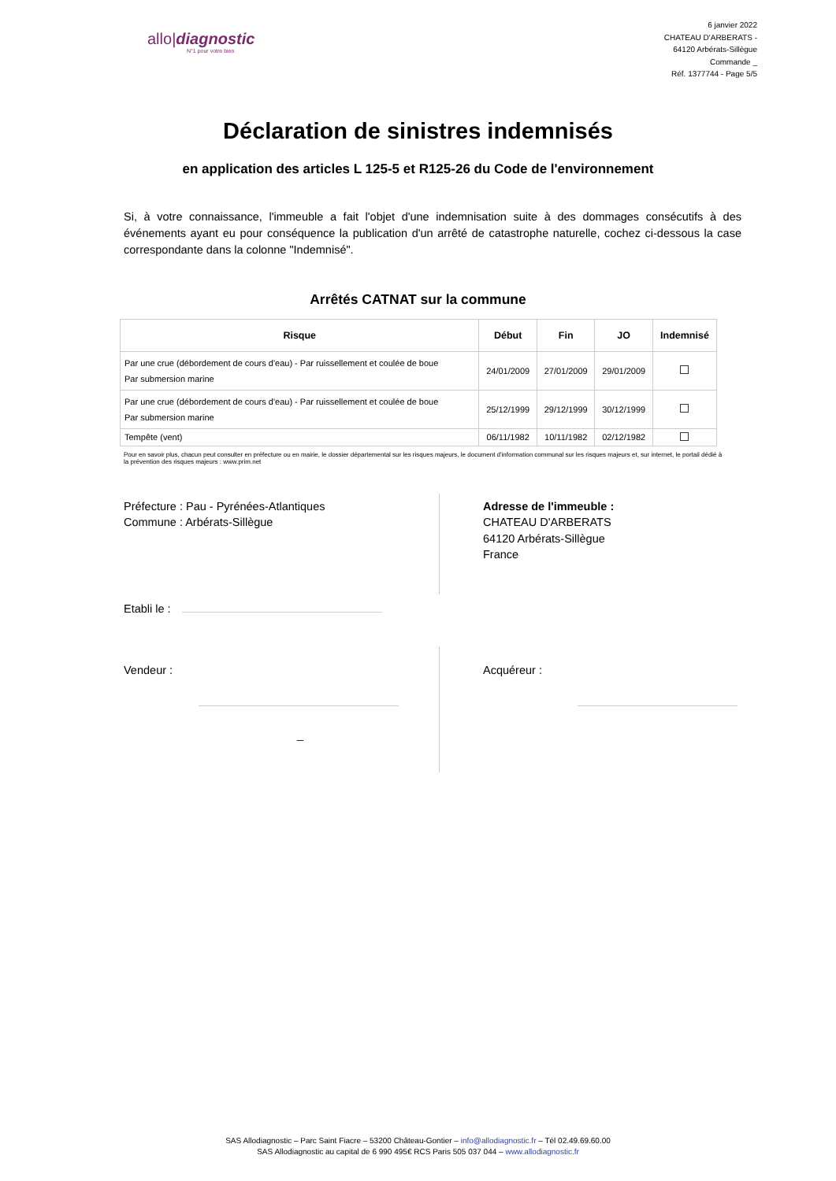allo|diagnostic
N°1 pour votre bien
6 janvier 2022
CHATEAU D'ARBERATS -
64120 Arbérats-Sillègue
Commande _
Réf. 1377744 - Page 5/5
Déclaration de sinistres indemnisés
en application des articles L 125-5 et R125-26 du Code de l'environnement
Si, à votre connaissance, l'immeuble a fait l'objet d'une indemnisation suite à des dommages consécutifs à des événements ayant eu pour conséquence la publication d'un arrêté de catastrophe naturelle, cochez ci-dessous la case correspondante dans la colonne "Indemnisé".
Arrêtés CATNAT sur la commune
| Risque | Début | Fin | JO | Indemnisé |
| --- | --- | --- | --- | --- |
| Par une crue (débordement de cours d'eau) - Par ruissellement et coulée de boue Par submersion marine | 24/01/2009 | 27/01/2009 | 29/01/2009 | |
| Par une crue (débordement de cours d'eau) - Par ruissellement et coulée de boue Par submersion marine | 25/12/1999 | 29/12/1999 | 30/12/1999 | |
| Tempête (vent) | 06/11/1982 | 10/11/1982 | 02/12/1982 | |
Pour en savoir plus, chacun peut consulter en préfecture ou en mairie, le dossier départemental sur les risques majeurs, le document d'information communal sur les risques majeurs et, sur internet, le portail dédié à la prévention des risques majeurs : www.prim.net
Préfecture : Pau - Pyrénées-Atlantiques
Commune : Arbérats-Sillègue
Adresse de l'immeuble :
CHATEAU D'ARBERATS
64120 Arbérats-Sillègue
France
Etabli le :
Vendeur :
_
Acquéreur :
SAS Allodiagnostic – Parc Saint Fiacre – 53200 Château-Gontier – info@allodiagnostic.fr – Tél 02.49.69.60.00
SAS Allodiagnostic au capital de 6 990 495€ RCS Paris 505 037 044 – www.allodiagnostic.fr